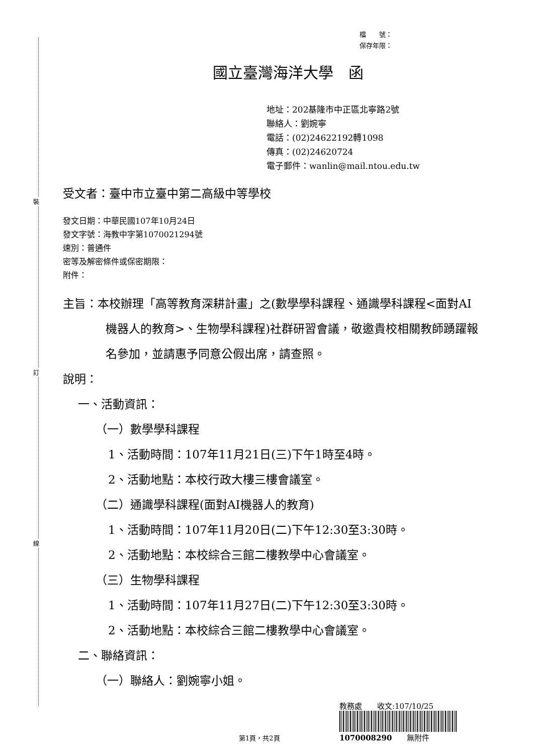裝
訂
線
檔　　號：
保存年限：
國立臺灣海洋大學　函
地址：202基隆市中正區北寧路2號
聯絡人：劉婉寧
電話：(02)24622192轉1098
傳真：(02)24620724
電子郵件：wanlin@mail.ntou.edu.tw
受文者：臺中市立臺中第二高級中等學校
發文日期：中華民國107年10月24日
發文字號：海教中字第1070021294號
速別：普通件
密等及解密條件或保密期限：
附件：
主旨：本校辦理「高等教育深耕計畫」之(數學學科課程、通識學科課程<面對AI機器人的教育>、生物學科課程)社群研習會議，敬邀貴校相關教師踴躍報名參加，並請惠予同意公假出席，請查照。
說明：
一、活動資訊：
（一）數學學科課程
1、活動時間：107年11月21日(三)下午1時至4時。
2、活動地點：本校行政大樓三樓會議室。
（二）通識學科課程(面對AI機器人的教育)
1、活動時間：107年11月20日(二)下午12:30至3:30時。
2、活動地點：本校綜合三館二樓教學中心會議室。
（三）生物學科課程
1、活動時間：107年11月27日(二)下午12:30至3:30時。
2、活動地點：本校綜合三館二樓教學中心會議室。
二、聯絡資訊：
（一）聯絡人：劉婉寧小姐。
第1頁，共2頁
教務處　　收文:107/10/25
1070008290　　無附件